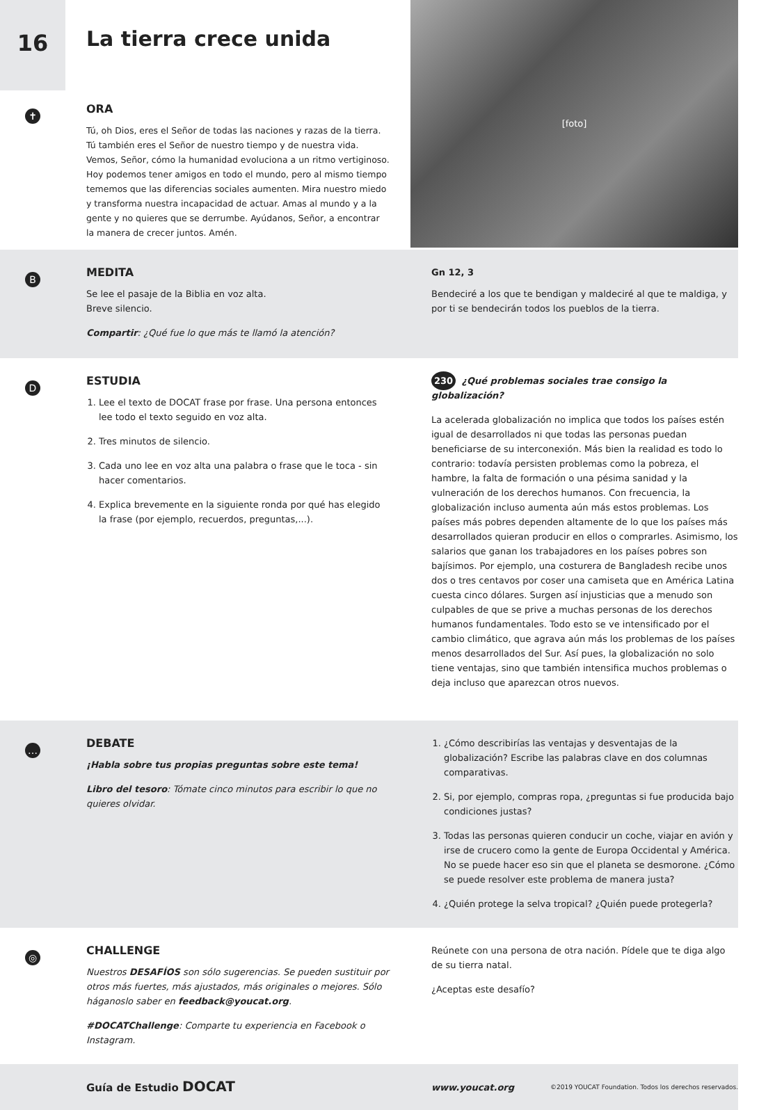16
La tierra crece unida
[foto]
✝
ORA
Tú, oh Dios, eres el Señor de todas las naciones y razas de la tierra. Tú también eres el Señor de nuestro tiempo y de nuestra vida. Vemos, Señor, cómo la humanidad evoluciona a un ritmo vertiginoso. Hoy podemos tener amigos en todo el mundo, pero al mismo tiempo tememos que las diferencias sociales aumenten. Mira nuestro miedo y transforma nuestra incapacidad de actuar. Amas al mundo y a la gente y no quieres que se derrumbe. Ayúdanos, Señor, a encontrar la manera de crecer juntos. Amén.
B
MEDITA
Se lee el pasaje de la Biblia en voz alta.
Breve silencio.
Compartir: ¿Qué fue lo que más te llamó la atención?
Gn 12, 3
Bendeciré a los que te bendigan y maldeciré al que te maldiga, y por ti se bendecirán todos los pueblos de la tierra.
D
ESTUDIA
1. Lee el texto de DOCAT frase por frase. Una persona entonces lee todo el texto seguido en voz alta.
2. Tres minutos de silencio.
3. Cada uno lee en voz alta una palabra o frase que le toca - sin hacer comentarios.
4. Explica brevemente en la siguiente ronda por qué has elegido la frase (por ejemplo, recuerdos, preguntas,...).
230 ¿Qué problemas sociales trae consigo la globalización?
La acelerada globalización no implica que todos los países estén igual de desarrollados ni que todas las personas puedan beneficiarse de su interconexión. Más bien la realidad es todo lo contrario: todavía persisten problemas como la pobreza, el hambre, la falta de formación o una pésima sanidad y la vulneración de los derechos humanos. Con frecuencia, la globalización incluso aumenta aún más estos problemas. Los países más pobres dependen altamente de lo que los países más desarrollados quieran producir en ellos o comprarles. Asimismo, los salarios que ganan los trabajadores en los países pobres son bajísimos. Por ejemplo, una costurera de Bangladesh recibe unos dos o tres centavos por coser una camiseta que en América Latina cuesta cinco dólares. Surgen así injusticias que a menudo son culpables de que se prive a muchas personas de los derechos humanos fundamentales. Todo esto se ve intensificado por el cambio climático, que agrava aún más los problemas de los países menos desarrollados del Sur. Así pues, la globalización no solo tiene ventajas, sino que también intensifica muchos problemas o deja incluso que aparezcan otros nuevos.
…
DEBATE
¡Habla sobre tus propias preguntas sobre este tema!
Libro del tesoro: Tómate cinco minutos para escribir lo que no quieres olvidar.
1. ¿Cómo describirías las ventajas y desventajas de la globalización? Escribe las palabras clave en dos columnas comparativas.
2. Si, por ejemplo, compras ropa, ¿preguntas si fue producida bajo condiciones justas?
3. Todas las personas quieren conducir un coche, viajar en avión y irse de crucero como la gente de Europa Occidental y América. No se puede hacer eso sin que el planeta se desmorone. ¿Cómo se puede resolver este problema de manera justa?
4. ¿Quién protege la selva tropical? ¿Quién puede protegerla?
◎
CHALLENGE
Nuestros DESAFÍOS son sólo sugerencias. Se pueden sustituir por otros más fuertes, más ajustados, más originales o mejores. Sólo háganoslo saber en feedback@youcat.org.
#DOCATChallenge: Comparte tu experiencia en Facebook o Instagram.
Reúnete con una persona de otra nación. Pídele que te diga algo de su tierra natal.
¿Aceptas este desafío?
Guía de Estudio DOCAT
www.youcat.org ©2019 YOUCAT Foundation. Todos los derechos reservados.